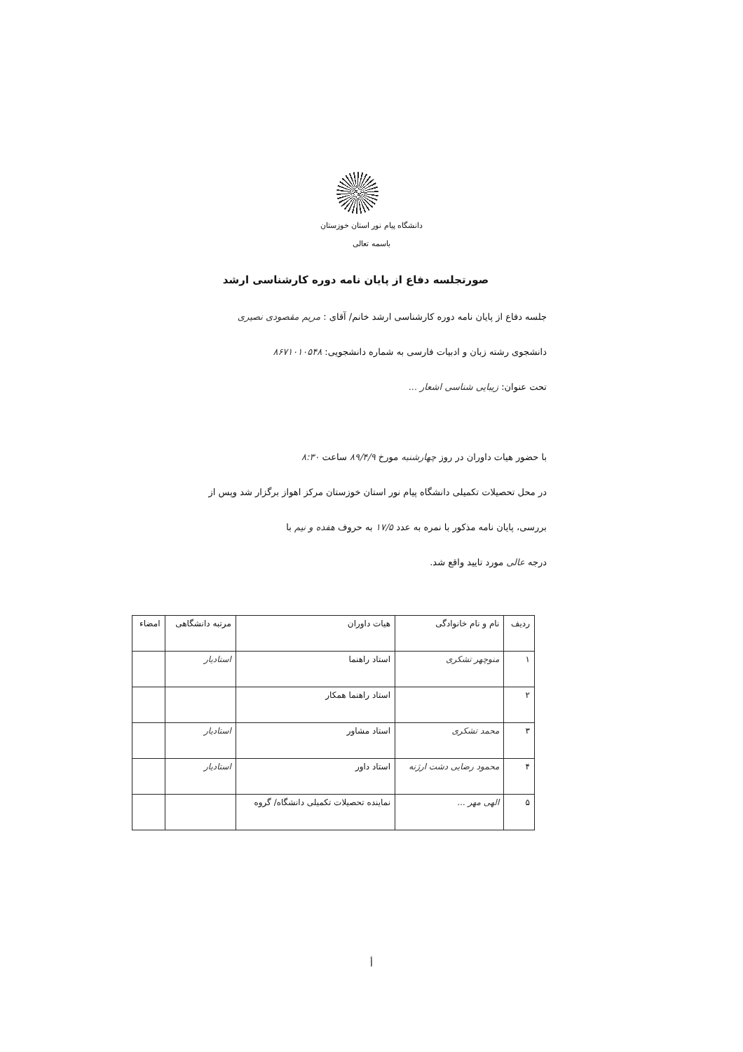دانشگاه پیام نور استان خوزستان
باسمه تعالی
صورتجلسه دفاع از پایان نامه دوره کارشناسی ارشد
جلسه دفاع از پایان نامه دوره کارشناسی ارشد خانم/ آقای : مریم مقصودی نصیری
دانشجوی رشته زبان و ادبیات فارسی به شماره دانشجویی: ۸۶۷۱۰۱۰۵۴۸
تحت عنوان: زیبایی شناسی اشعار ...
با حضور هیات داوران در روز چهارشنبه مورخ ۸۹/۴/۹ ساعت ۸:۳۰
در محل تحصیلات تکمیلی دانشگاه پیام نور استان خوزستان مرکز اهواز برگزار شد وپس از
بررسی، پایان نامه مذکور با نمره به عدد ۱۷/۵ به حروف هفده و نیم با
درجه عالی مورد تایید واقع شد.
| ردیف | نام و نام خانوادگی | هیات داوران | مرتبه دانشگاهی | امضاء |
| --- | --- | --- | --- | --- |
| ۱ | منوچهر تشکری | استاد راهنما | استادیار | |
| ۲ | | استاد راهنما همکار | | |
| ۳ | محمد تشکری | استاد مشاور | استادیار | |
| ۴ | محمود رضایی دشت ارژنه | استاد داور | استادیار | |
| ۵ | الهی مهر ... | نماینده تحصیلات تکمیلی دانشگاه/ گروه | | |
أ